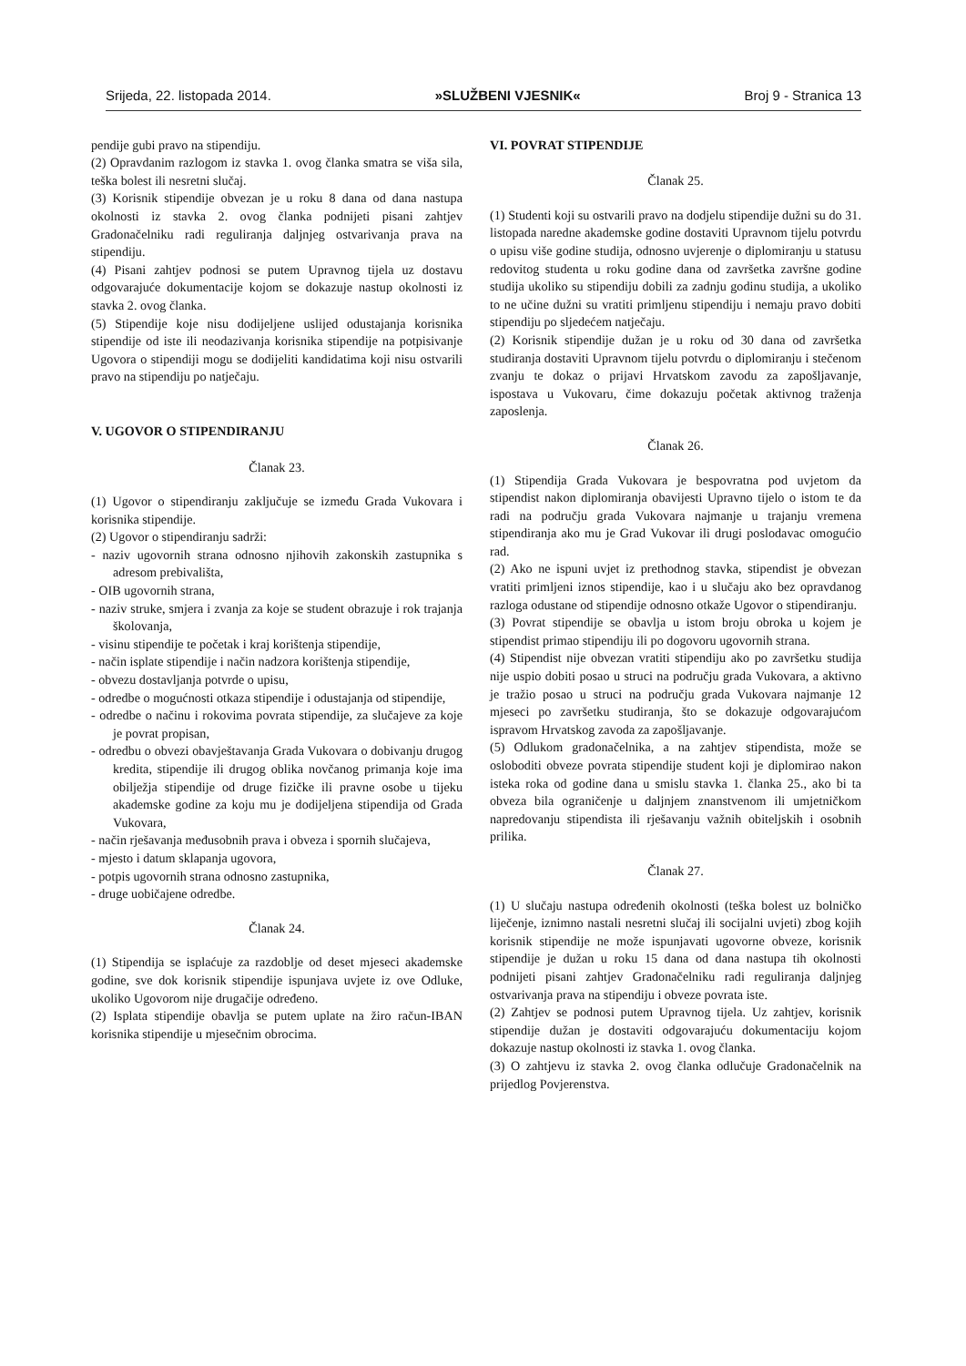Srijeda, 22. listopada 2014. »SLUŽBENI VJESNIK« Broj 9 - Stranica 13
pendije gubi pravo na stipendiju.
(2) Opravdanim razlogom iz stavka 1. ovog članka smatra se viša sila, teška bolest ili nesretni slučaj.
(3) Korisnik stipendije obvezan je u roku 8 dana od dana nastupa okolnosti iz stavka 2. ovog članka podnijeti pisani zahtjev Gradonačelniku radi reguliranja daljnjeg ostvarivanja prava na stipendiju.
(4) Pisani zahtjev podnosi se putem Upravnog tijela uz dostavu odgovarajuće dokumentacije kojom se dokazuje nastup okolnosti iz stavka 2. ovog članka.
(5) Stipendije koje nisu dodijeljene uslijed odustajanja korisnika stipendije od iste ili neodazivanja korisnika stipendije na potpisivanje Ugovora o stipendiji mogu se dodijeliti kandidatima koji nisu ostvarili pravo na stipendiju po natječaju.
V. UGOVOR O STIPENDIRANJU
Članak 23.
(1) Ugovor o stipendiranju zaključuje se između Grada Vukovara i korisnika stipendije.
(2) Ugovor o stipendiranju sadrži:
- naziv ugovornih strana odnosno njihovih zakonskih zastupnika s adresom prebivališta,
- OIB ugovornih strana,
- naziv struke, smjera i zvanja za koje se student obrazuje i rok trajanja školovanja,
- visinu stipendije te početak i kraj korištenja stipendije,
- način isplate stipendije i način nadzora korištenja stipendije,
- obvezu dostavljanja potvrde o upisu,
- odredbe o mogućnosti otkaza stipendije i odustajanja od stipendije,
- odredbe o načinu i rokovima povrata stipendije, za slučajeve za koje je povrat propisan,
- odredbu o obvezi obavještavanja Grada Vukovara o dobivanju drugog kredita, stipendije ili drugog oblika novčanog primanja koje ima obilježja stipendije od druge fizičke ili pravne osobe u tijeku akademske godine za koju mu je dodijeljena stipendija od Grada Vukovara,
- način rješavanja međusobnih prava i obveza i spornih slučajeva,
- mjesto i datum sklapanja ugovora,
- potpis ugovornih strana odnosno zastupnika,
- druge uobičajene odredbe.
Članak 24.
(1) Stipendija se isplaćuje za razdoblje od deset mjeseci akademske godine, sve dok korisnik stipendije ispunjava uvjete iz ove Odluke, ukoliko Ugovorom nije drugačije određeno.
(2) Isplata stipendije obavlja se putem uplate na žiro račun-IBAN korisnika stipendije u mjesečnim obrocima.
VI. POVRAT STIPENDIJE
Članak 25.
(1) Studenti koji su ostvarili pravo na dodjelu stipendije dužni su do 31. listopada naredne akademske godine dostaviti Upravnom tijelu potvrdu o upisu više godine studija, odnosno uvjerenje o diplomiranju u statusu redovitog studenta u roku godine dana od završetka završne godine studija ukoliko su stipendiju dobili za zadnju godinu studija, a ukoliko to ne učine dužni su vratiti primljenu stipendiju i nemaju pravo dobiti stipendiju po sljedećem natječaju.
(2) Korisnik stipendije dužan je u roku od 30 dana od završetka studiranja dostaviti Upravnom tijelu potvrdu o diplomiranju i stečenom zvanju te dokaz o prijavi Hrvatskom zavodu za zapošljavanje, ispostava u Vukovaru, čime dokazuju početak aktivnog traženja zaposlenja.
Članak 26.
(1) Stipendija Grada Vukovara je bespovratna pod uvjetom da stipendist nakon diplomiranja obavijesti Upravno tijelo o istom te da radi na području grada Vukovara najmanje u trajanju vremena stipendiranja ako mu je Grad Vukovar ili drugi poslodavac omogućio rad.
(2) Ako ne ispuni uvjet iz prethodnog stavka, stipendist je obvezan vratiti primljeni iznos stipendije, kao i u slučaju ako bez opravdanog razloga odustane od stipendije odnosno otkaže Ugovor o stipendiranju.
(3) Povrat stipendije se obavlja u istom broju obroka u kojem je stipendist primao stipendiju ili po dogovoru ugovornih strana.
(4) Stipendist nije obvezan vratiti stipendiju ako po završetku studija nije uspio dobiti posao u struci na području grada Vukovara, a aktivno je tražio posao u struci na području grada Vukovara najmanje 12 mjeseci po završetku studiranja, što se dokazuje odgovarajućom ispravom Hrvatskog zavoda za zapošljavanje.
(5) Odlukom gradonačelnika, a na zahtjev stipendista, može se osloboditi obveze povrata stipendije student koji je diplomirao nakon isteka roka od godine dana u smislu stavka 1. članka 25., ako bi ta obveza bila ograničenje u daljnjem znanstvenom ili umjetničkom napredovanju stipendista ili rješavanju važnih obiteljskih i osobnih prilika.
Članak 27.
(1) U slučaju nastupa određenih okolnosti (teška bolest uz bolničko liječenje, iznimno nastali nesretni slučaj ili socijalni uvjeti) zbog kojih korisnik stipendije ne može ispunjavati ugovorne obveze, korisnik stipendije je dužan u roku 15 dana od dana nastupa tih okolnosti podnijeti pisani zahtjev Gradonačelniku radi reguliranja daljnjeg ostvarivanja prava na stipendiju i obveze povrata iste.
(2) Zahtjev se podnosi putem Upravnog tijela. Uz zahtjev, korisnik stipendije dužan je dostaviti odgovarajuću dokumentaciju kojom dokazuje nastup okolnosti iz stavka 1. ovog članka.
(3) O zahtjevu iz stavka 2. ovog članka odlučuje Gradonačelnik na prijedlog Povjerenstva.